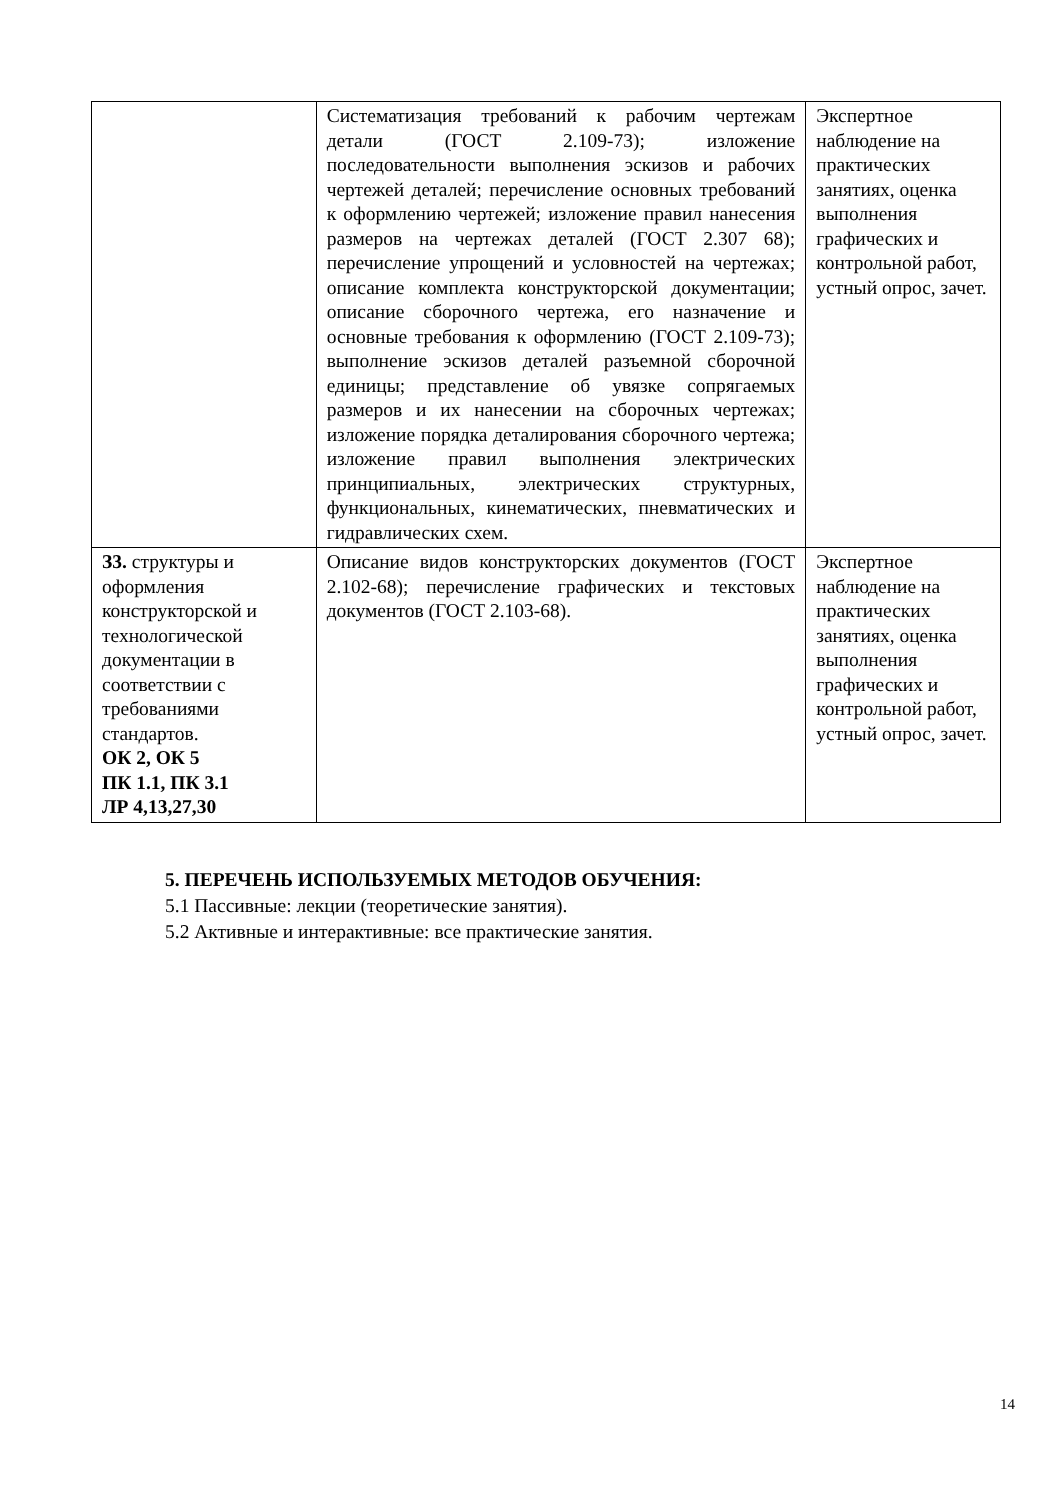| | Систематизация требований к рабочим чертежам детали (ГОСТ 2.109-73); изложение последовательности выполнения эскизов и рабочих чертежей деталей; перечисление основных требований к оформлению чертежей; изложение правил нанесения размеров на чертежах деталей (ГОСТ 2.307 68); перечисление упрощений и условностей на чертежах; описание комплекта конструкторской документации; описание сборочного чертежа, его назначение и основные требования к оформлению (ГОСТ 2.109-73); выполнение эскизов деталей разъемной сборочной единицы; представление об увязке сопрягаемых размеров и их нанесении на сборочных чертежах; изложение порядка деталирования сборочного чертежа; изложение правил выполнения электрических принципиальных, электрических структурных, функциональных, кинематических, пневматических и гидравлических схем. | Экспертное наблюдение на практических занятиях, оценка выполнения графических и контрольной работ, устный опрос, зачет. |
| З3. структуры и оформления конструкторской и технологической документации в соответствии с требованиями стандартов. ОК 2, ОК 5 ПК 1.1, ПК 3.1 ЛР 4,13,27,30 | Описание видов конструкторских документов (ГОСТ 2.102-68); перечисление графических и текстовых документов (ГОСТ 2.103-68). | Экспертное наблюдение на практических занятиях, оценка выполнения графических и контрольной работ, устный опрос, зачет. |
5. ПЕРЕЧЕНЬ ИСПОЛЬЗУЕМЫХ МЕТОДОВ ОБУЧЕНИЯ:
5.1 Пассивные: лекции (теоретические занятия).
5.2 Активные и интерактивные: все практические занятия.
14